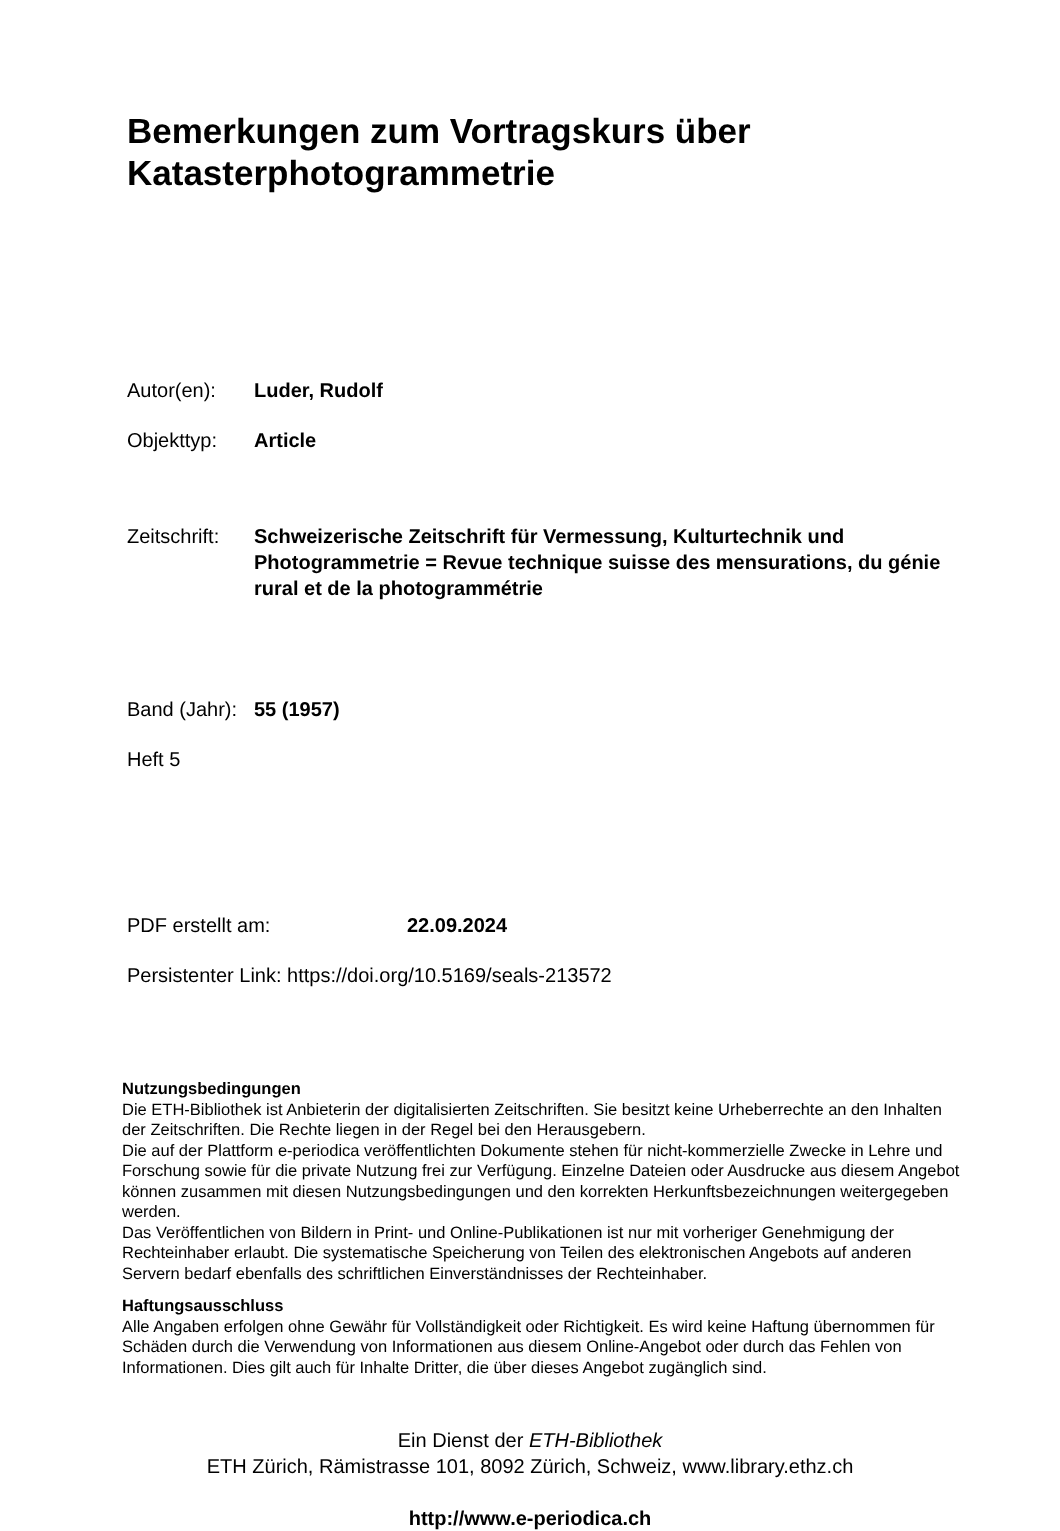Bemerkungen zum Vortragskurs über
Katasterphotogrammetrie
Autor(en): Luder, Rudolf
Objekttyp: Article
Zeitschrift:
Schweizerische Zeitschrift für Vermessung, Kulturtechnik und Photogrammetrie = Revue technique suisse des mensurations, du génie rural et de la photogrammétrie
Band (Jahr):
55 (1957)
Heft 5
PDF erstellt am: 22.09.2024
Persistenter Link: https://doi.org/10.5169/seals-213572
Nutzungsbedingungen
Die ETH-Bibliothek ist Anbieterin der digitalisierten Zeitschriften. Sie besitzt keine Urheberrechte an den Inhalten der Zeitschriften. Die Rechte liegen in der Regel bei den Herausgebern.
Die auf der Plattform e-periodica veröffentlichten Dokumente stehen für nicht-kommerzielle Zwecke in Lehre und Forschung sowie für die private Nutzung frei zur Verfügung. Einzelne Dateien oder Ausdrucke aus diesem Angebot können zusammen mit diesen Nutzungsbedingungen und den korrekten Herkunftsbezeichnungen weitergegeben werden.
Das Veröffentlichen von Bildern in Print- und Online-Publikationen ist nur mit vorheriger Genehmigung der Rechteinhaber erlaubt. Die systematische Speicherung von Teilen des elektronischen Angebots auf anderen Servern bedarf ebenfalls des schriftlichen Einverständnisses der Rechteinhaber.
Haftungsausschluss
Alle Angaben erfolgen ohne Gewähr für Vollständigkeit oder Richtigkeit. Es wird keine Haftung übernommen für Schäden durch die Verwendung von Informationen aus diesem Online-Angebot oder durch das Fehlen von Informationen. Dies gilt auch für Inhalte Dritter, die über dieses Angebot zugänglich sind.
Ein Dienst der ETH-Bibliothek
ETH Zürich, Rämistrasse 101, 8092 Zürich, Schweiz, www.library.ethz.ch
http://www.e-periodica.ch